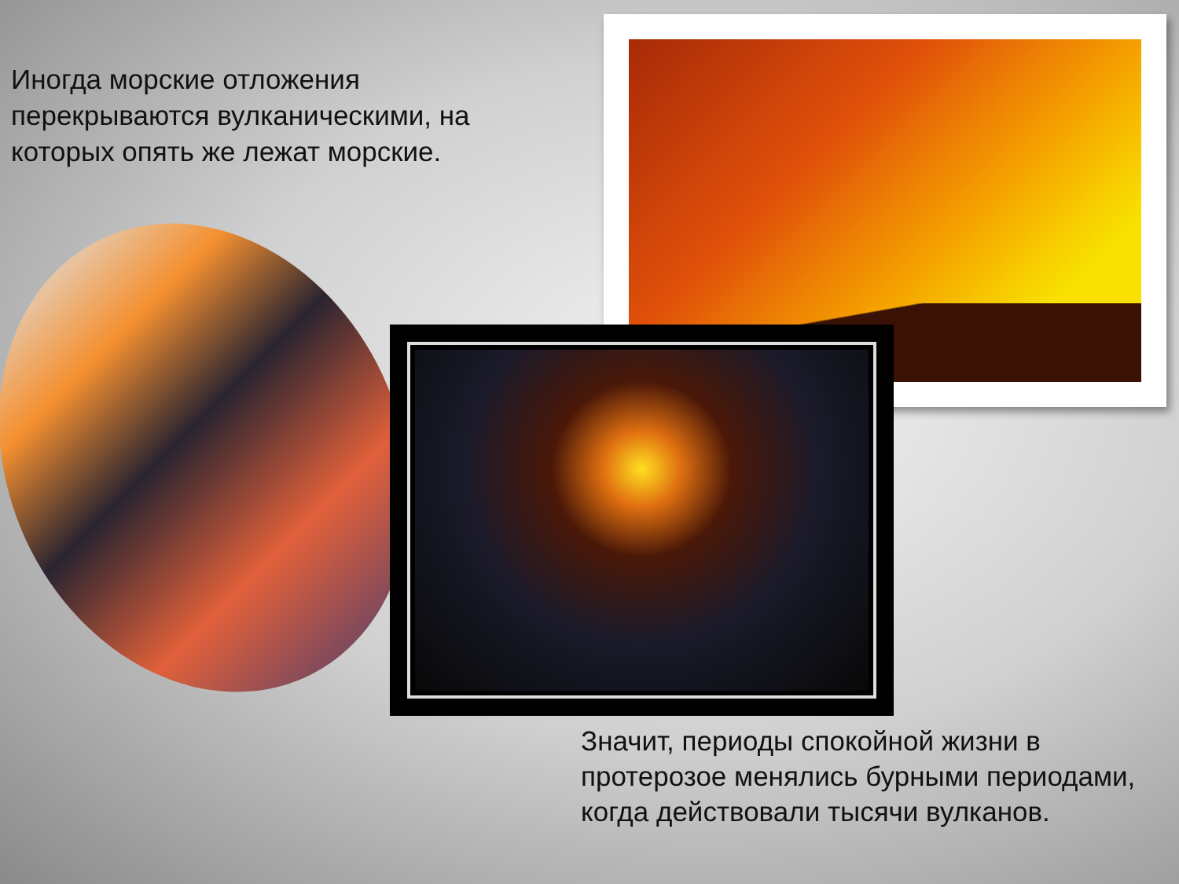Иногда морские отложения перекрываются вулканическими, на которых опять же лежат морские.
Значит, периоды спокойной жизни в протерозое менялись бурными периодами, когда действовали тысячи вулканов.